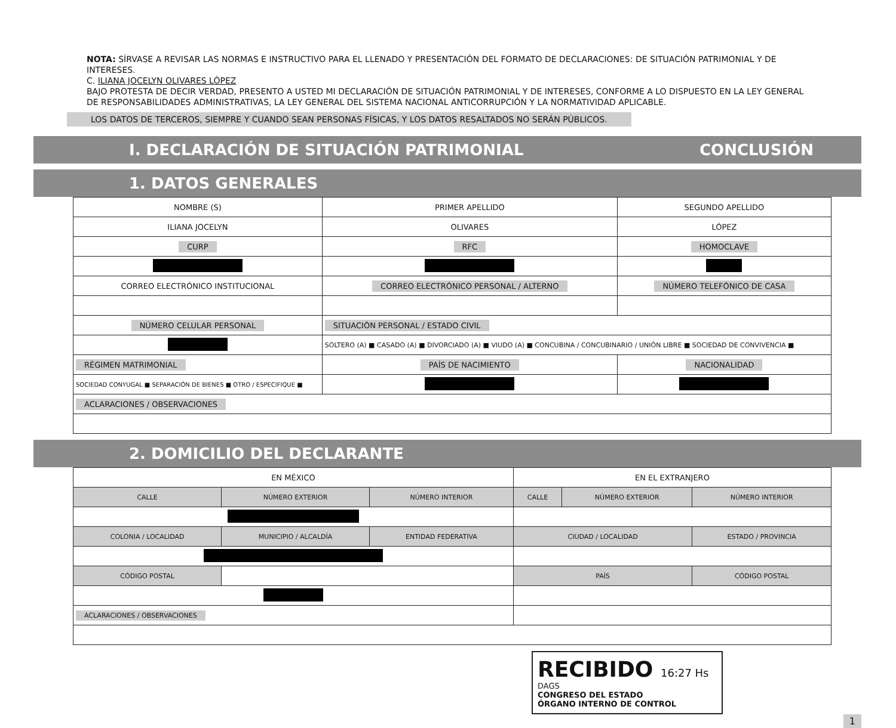NOTA: SÍRVASE A REVISAR LAS NORMAS E INSTRUCTIVO PARA EL LLENADO Y PRESENTACIÓN DEL FORMATO DE DECLARACIONES: DE SITUACIÓN PATRIMONIAL Y DE INTERESES.
C. ILIANA JOCELYN OLIVARES LÓPEZ
BAJO PROTESTA DE DECIR VERDAD, PRESENTO A USTED MI DECLARACIÓN DE SITUACIÓN PATRIMONIAL Y DE INTERESES, CONFORME A LO DISPUESTO EN LA LEY GENERAL DE RESPONSABILIDADES ADMINISTRATIVAS, LA LEY GENERAL DEL SISTEMA NACIONAL ANTICORRUPCIÓN Y LA NORMATIVIDAD APLICABLE.
LOS DATOS DE TERCEROS, SIEMPRE Y CUANDO SEAN PERSONAS FÍSICAS, Y LOS DATOS RESALTADOS NO SERÁN PÚBLICOS.
I. DECLARACIÓN DE SITUACIÓN PATRIMONIAL CONCLUSIÓN
1. DATOS GENERALES
| NOMBRE (S) | PRIMER APELLIDO | SEGUNDO APELLIDO |
| ILIANA JOCELYN | OLIVARES | LÓPEZ |
| CURP | RFC | HOMOCLAVE |
| CORREO ELECTRÓNICO INSTITUCIONAL | CORREO ELECTRÓNICO PERSONAL / ALTERNO | NÚMERO TELEFÓNICO DE CASA |
| NÚMERO CELULAR PERSONAL | SITUACIÓN PERSONAL / ESTADO CIVIL | |
| | SOLTERO (A) ■ CASADO (A) ■ DIVORCIADO (A) ■ VIUDO (A) ■ CONCUBINA / CONCUBINARIO / UNIÓN LIBRE ■ SOCIEDAD DE CONVIVENCIA ■ | |
| RÉGIMEN MATRIMONIAL | PAÍS DE NACIMIENTO | NACIONALIDAD |
| SOCIEDAD CONYUGAL ■ SEPARACIÓN DE BIENES ■ OTRO / ESPECIFIQUE ■ | | |
| ACLARACIONES / OBSERVACIONES | | |
2. DOMICILIO DEL DECLARANTE
| EN MÉXICO | | | EN EL EXTRANJERO | | |
| CALLE | NÚMERO EXTERIOR | NÚMERO INTERIOR | CALLE | NÚMERO EXTERIOR | NÚMERO INTERIOR |
| COLONIA / LOCALIDAD | MUNICIPIO / ALCALDÍA | ENTIDAD FEDERATIVA | CIUDAD / LOCALIDAD | | ESTADO / PROVINCIA |
| CÓDIGO POSTAL | | | PAÍS | | CÓDIGO POSTAL |
| ACLARACIONES / OBSERVACIONES | | | | | |
RECIBIDO 16:27 Hs
DAGS
CONGRESO DEL ESTADO
ÓRGANO INTERNO DE CONTROL
1